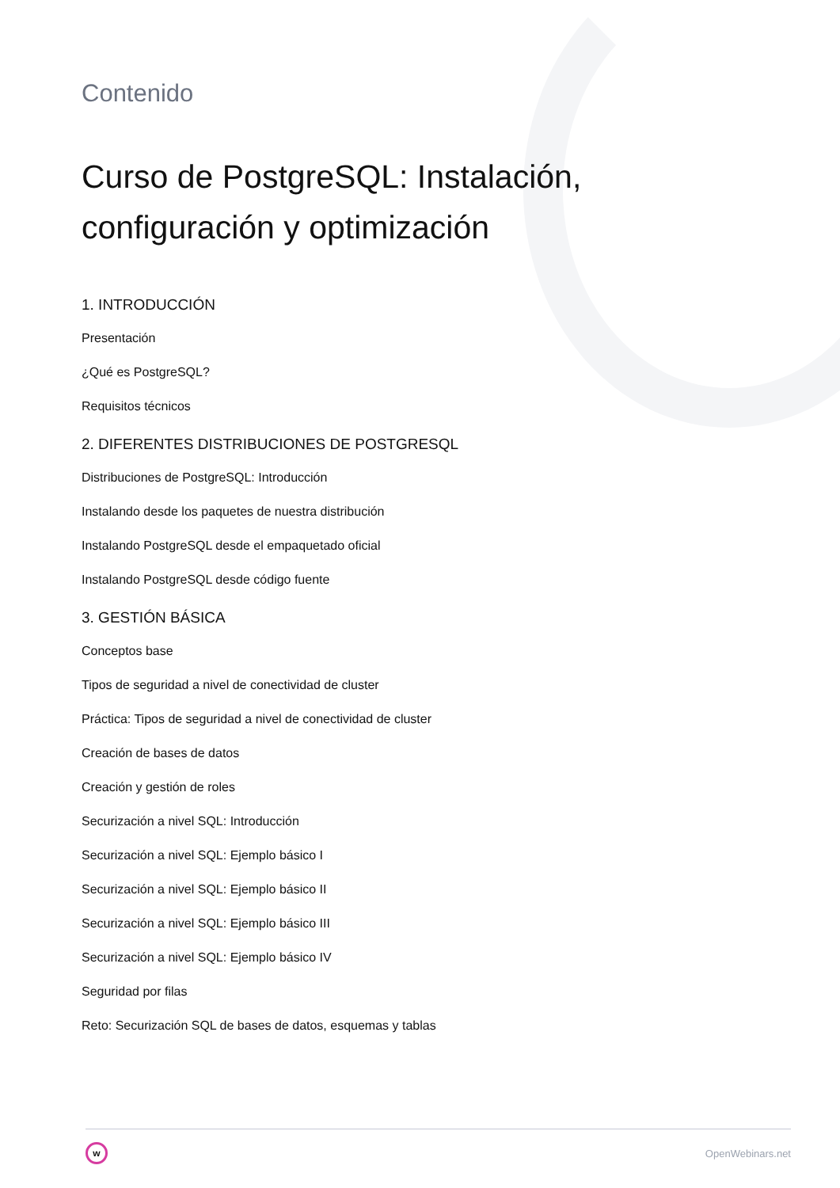Contenido
Curso de PostgreSQL: Instalación,
configuración y optimización
1. INTRODUCCIÓN
Presentación
¿Qué es PostgreSQL?
Requisitos técnicos
2. DIFERENTES DISTRIBUCIONES DE POSTGRESQL
Distribuciones de PostgreSQL: Introducción
Instalando desde los paquetes de nuestra distribución
Instalando PostgreSQL desde el empaquetado oficial
Instalando PostgreSQL desde código fuente
3. GESTIÓN BÁSICA
Conceptos base
Tipos de seguridad a nivel de conectividad de cluster
Práctica: Tipos de seguridad a nivel de conectividad de cluster
Creación de bases de datos
Creación y gestión de roles
Securización a nivel SQL: Introducción
Securización a nivel SQL: Ejemplo básico I
Securización a nivel SQL: Ejemplo básico II
Securización a nivel SQL: Ejemplo básico III
Securización a nivel SQL: Ejemplo básico IV
Seguridad por filas
Reto: Securización SQL de bases de datos, esquemas y tablas
w
OpenWebinars.net